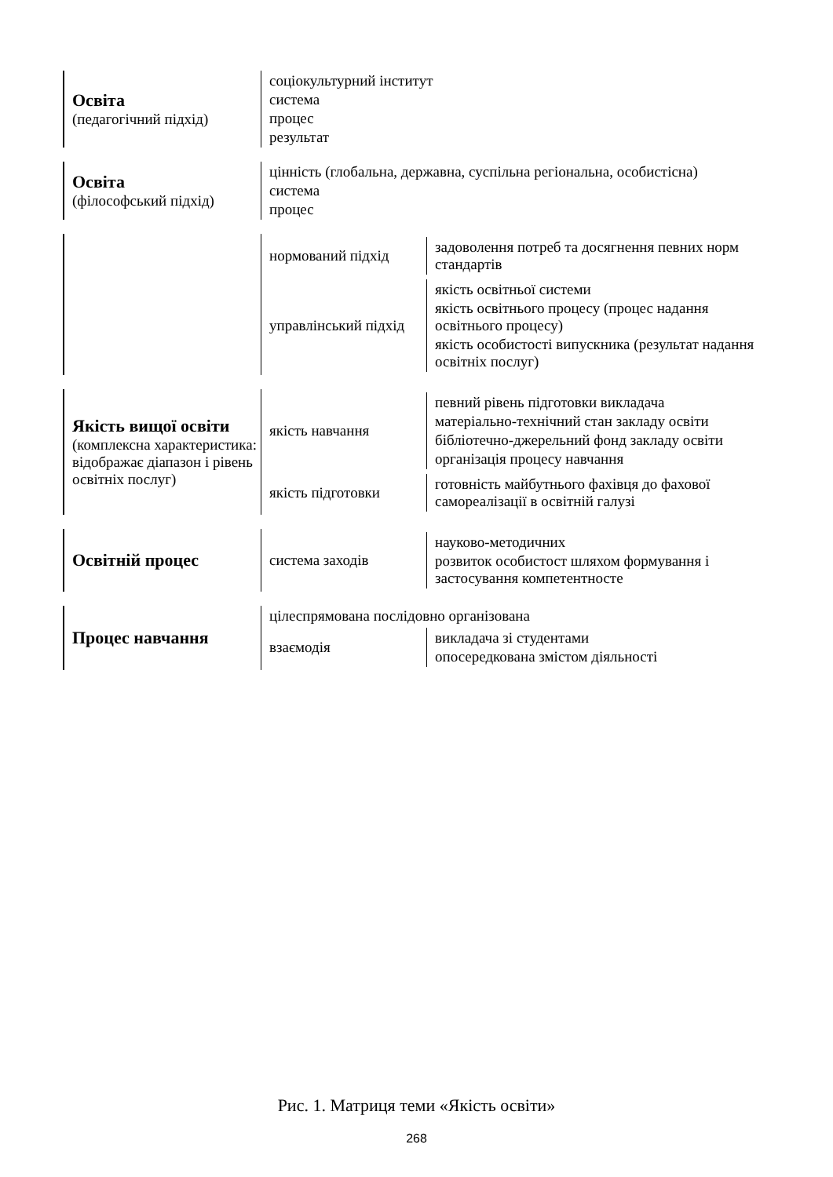Освіта
(педагогічний підхід)
соціокультурний інститут
система
процес
результат
Освіта
(філософський підхід)
цінність (глобальна, державна, суспільна регіональна, особистісна)
система
процес
нормований підхід
задоволення потреб та досягнення певних норм стандартів
управлінський підхід
якість освітньої системи
якість освітнього процесу (процес надання освітнього процесу)
якість особистості випускника (результат надання освітніх послуг)
Якість вищої освіти (комплексна характеристика: відображає діапазон і рівень освітніх послуг)
якість навчання
певний рівень підготовки викладача
матеріально-технічний стан закладу освіти
бібліотечно-джерельний фонд закладу освіти
організація процесу навчання
якість підготовки
готовність майбутнього фахівця до фахової самореалізації в освітній галузі
Освітній процес
система заходів
науково-методичних
розвиток особистост шляхом формування і застосування компетентносте
Процес навчання
цілеспрямована послідовно організована
взаємодія
викладача зі студентами
опосередкована змістом діяльності
Рис. 1. Матриця теми «Якість освіти»
268